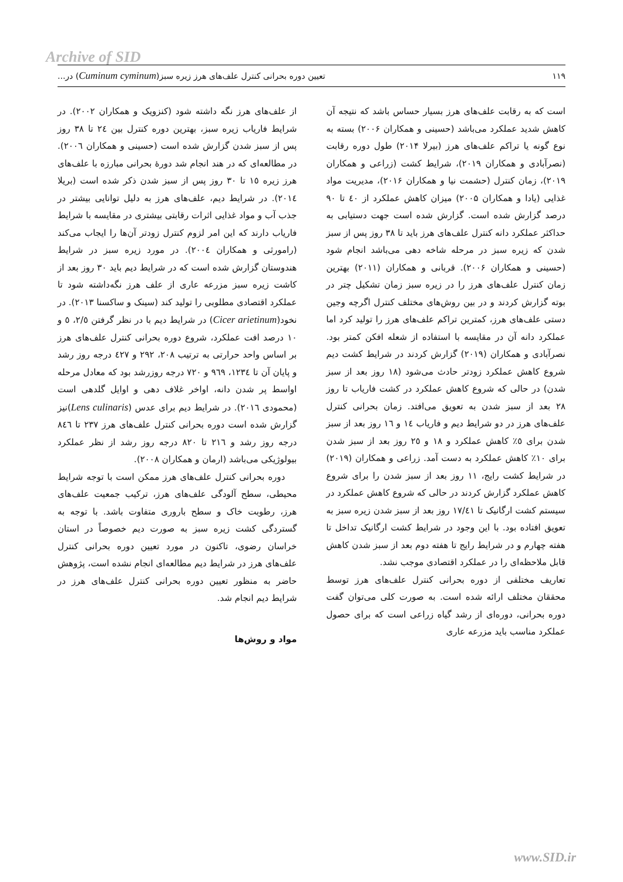Archive of SID
تعیین دوره بحرانی کنترل علف‌های هرز زیره سبز(Cuminum cyminum) در... ۱۱۹
است که به رقابت علف‌های هرز بسیار حساس باشد که نتیجه آن کاهش شدید عملکرد می‌باشد (حسینی و همکاران ۲۰۰۶) بسته به نوع گونه یا تراکم علف‌های هرز (بیرلا ۲۰۱۴) طول دوره رقابت (نصرآبادی و همکاران ۲۰۱۹)، شرایط کشت (زراعی و همکاران ۲۰۱۹)، زمان کنترل (حشمت نیا و همکاران ۲۰۱۶)، مدیریت مواد غذایی (یادا و همکاران ۲۰۰۵) میزان کاهش عملکرد از ٤۰ تا ۹۰ درصد گزارش شده است. گزارش شده است جهت دستیابی به حداکثر عملکرد دانه کنترل علف‌های هرز باید تا ۳۸ روز پس از سبز شدن که زیره سبز در مرحله شاخه دهی می‌باشد انجام شود (حسینی و همکاران ۲۰۰۶). قربانی و همکاران (۲۰۱۱) بهترین زمان کنترل علف‌های هرز را در زیره سبز زمان تشکیل چتر در بوته گزارش کردند و در بین روش‌های مختلف کنترل اگرچه وجین دستی علف‌های هرز، کمترین تراکم علف‌های هرز را تولید کرد اما عملکرد دانه آن در مقایسه با استفاده از شعله افکن کمتر بود. نصرآبادی و همکاران (۲۰۱۹) گزارش کردند در شرایط کشت دیم شروع کاهش عملکرد زودتر حادث می‌شود (۱۸ روز بعد از سبز شدن) در حالی که شروع کاهش عملکرد در کشت فاریاب تا روز ۲۸ بعد از سبز شدن به تعویق می‌افتد. زمان بحرانی کنترل علف‌های هرز در دو شرایط دیم و فاریاب ۱٤ و ۱٦ روز بعد از سبز شدن برای ٥٪ کاهش عملکرد و ۱۸ و ۲٥ روز بعد از سبز شدن برای ۱۰٪ کاهش عملکرد به دست آمد. زراعی و همکاران (۲۰۱۹) در شرایط کشت رایج، ۱۱ روز بعد از سبز شدن را برای شروع کاهش عملکرد گزارش کردند در حالی که شروع کاهش عملکرد در سیستم کشت ارگانیک تا ۱۷/٤۱ روز بعد از سبز شدن زیره سبز به تعویق افتاده بود. با این وجود در شرایط کشت ارگانیک تداخل تا هفته چهارم و در شرایط رایج تا هفته دوم بعد از سبز شدن کاهش قابل ملاحظه‌ای را در عملکرد اقتصادی موجب نشد.
تعاریف مختلفی از دوره بحرانی کنترل علف‌های هرز توسط محققان مختلف ارائه شده است. به صورت کلی می‌توان گفت دوره بحرانی، دوره‌ای از رشد گیاه زراعی است که برای حصول عملکرد مناسب باید مزرعه عاری
از علف‌های هرز نگه داشته شود (کنزویک و همکاران ۲۰۰۲). در شرایط فاریاب زیره سبز، بهترین دوره کنترل بین ۲٤ تا ۳۸ روز پس از سبز شدن گزارش شده است (حسینی و همکاران ۲۰۰٦). در مطالعه‌ای که در هند انجام شد دورهٔ بحرانی مبارزه با علف‌های هرز زیره ۱٥ تا ۳۰ روز پس از سبز شدن ذکر شده است (بریلا ۲۰۱٤). در شرایط دیم، علف‌های هرز به دلیل توانایی بیشتر در جذب آب و مواد غذایی اثرات رقابتی بیشتری در مقایسه با شرایط فاریاب دارند که این امر لزوم کنترل زودتر آن‌ها را ایجاب می‌کند (رامورثی و همکاران ۲۰۰٤). در مورد زیره سبز در شرایط هندوستان گزارش شده است که در شرایط دیم باید ۳۰ روز بعد از کاشت زیره سبز مزرعه عاری از علف هرز نگه‌داشته شود تا عملکرد اقتصادی مطلوبی را تولید کند (سینک و ساکسنا ۲۰۱۳). در نخود(Cicer arietinum) در شرایط دیم با در نظر گرفتن ۲/٥، ٥ و ۱۰ درصد افت عملکرد، شروع دوره بحرانی کنترل علف‌های هرز بر اساس واحد حرارتی به ترتیب ۲۰۸، ۲۹۲ و ٤۲۷ درجه روز رشد و پایان آن تا ۱۲۳٤، ۹٦۹ و ۷۲۰ درجه روزرشد بود که معادل مرحله اواسط پر شدن دانه، اواخر غلاف دهی و اوایل گلدهی است (محمودی ۲۰۱٦). در شرایط دیم برای عدس (Lens culinaris)نیز گزارش شده است دوره بحرانی کنترل علف‌های هرز ۲۳۷ تا ۸٤٦ درجه روز رشد و ۲۱٦ تا ۸۲۰ درجه روز رشد از نظر عملکرد بیولوژیکی می‌باشد (ارمان و همکاران ۲۰۰۸).
دوره بحرانی کنترل علف‌های هرز ممکن است با توجه شرایط محیطی، سطح آلودگی علف‌های هرز، ترکیب جمعیت علف‌های هرز، رطوبت خاک و سطح باروری متفاوت باشد. با توجه به گستردگی کشت زیره سبز به صورت دیم خصوصاً در استان خراسان رضوی، تاکنون در مورد تعیین دوره بحرانی کنترل علف‌های هرز در شرایط دیم مطالعه‌ای انجام نشده است، پژوهش حاضر به منظور تعیین دوره بحرانی کنترل علف‌های هرز در شرایط دیم انجام شد.
مواد و روش‌ها
www.SID.ir